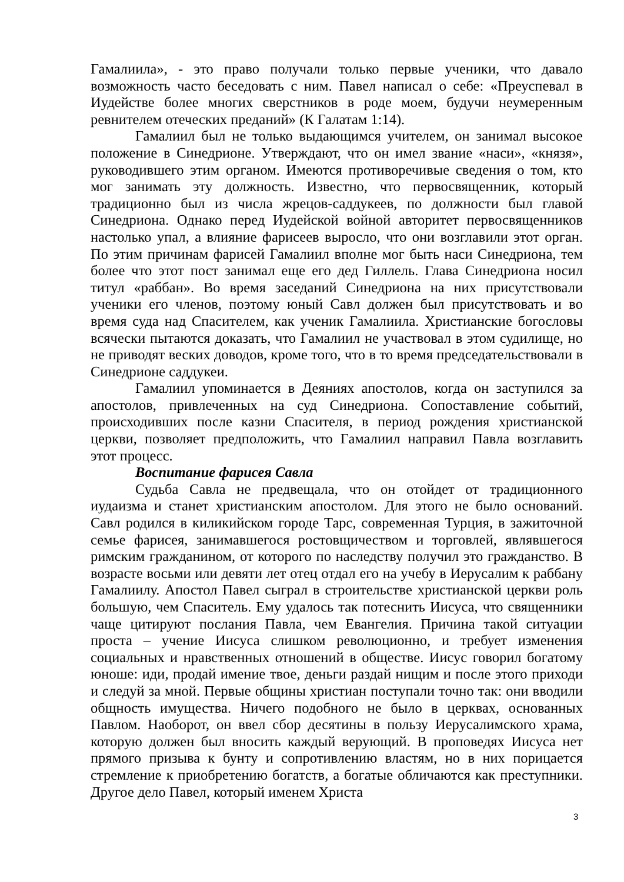Гамалиила», - это право получали только первые ученики, что давало возможность часто беседовать с ним. Павел написал о себе: «Преуспевал в Иудействе более многих сверстников в роде моем, будучи неумеренным ревнителем отеческих преданий» (К Галатам 1:14).
Гамалиил был не только выдающимся учителем, он занимал высокое положение в Синедрионе. Утверждают, что он имел звание «наси», «князя», руководившего этим органом. Имеются противоречивые сведения о том, кто мог занимать эту должность. Известно, что первосвященник, который традиционно был из числа жрецов-саддукеев, по должности был главой Синедриона. Однако перед Иудейской войной авторитет первосвященников настолько упал, а влияние фарисеев выросло, что они возглавили этот орган. По этим причинам фарисей Гамалиил вполне мог быть наси Синедриона, тем более что этот пост занимал еще его дед Гиллель. Глава Синедриона носил титул «раббан». Во время заседаний Синедриона на них присутствовали ученики его членов, поэтому юный Савл должен был присутствовать и во время суда над Спасителем, как ученик Гамалиила. Христианские богословы всячески пытаются доказать, что Гамалиил не участвовал в этом судилище, но не приводят веских доводов, кроме того, что в то время председательствовали в Синедрионе саддукеи.
Гамалиил упоминается в Деяниях апостолов, когда он заступился за апостолов, привлеченных на суд Синедриона. Сопоставление событий, происходивших после казни Спасителя, в период рождения христианской церкви, позволяет предположить, что Гамалиил направил Павла возглавить этот процесс.
Воспитание фарисея Савла
Судьба Савла не предвещала, что он отойдет от традиционного иудаизма и станет христианским апостолом. Для этого не было оснований. Савл родился в киликийском городе Тарс, современная Турция, в зажиточной семье фарисея, занимавшегося ростовщичеством и торговлей, являвшегося римским гражданином, от которого по наследству получил это гражданство. В возрасте восьми или девяти лет отец отдал его на учебу в Иерусалим к раббану Гамалиилу. Апостол Павел сыграл в строительстве христианской церкви роль большую, чем Спаситель. Ему удалось так потеснить Иисуса, что священники чаще цитируют послания Павла, чем Евангелия. Причина такой ситуации проста – учение Иисуса слишком революционно, и требует изменения социальных и нравственных отношений в обществе. Иисус говорил богатому юноше: иди, продай имение твое, деньги раздай нищим и после этого приходи и следуй за мной. Первые общины христиан поступали точно так: они вводили общность имущества. Ничего подобного не было в церквах, основанных Павлом. Наоборот, он ввел сбор десятины в пользу Иерусалимского храма, которую должен был вносить каждый верующий. В проповедях Иисуса нет прямого призыва к бунту и сопротивлению властям, но в них порицается стремление к приобретению богатств, а богатые обличаются как преступники. Другое дело Павел, который именем Христа
3